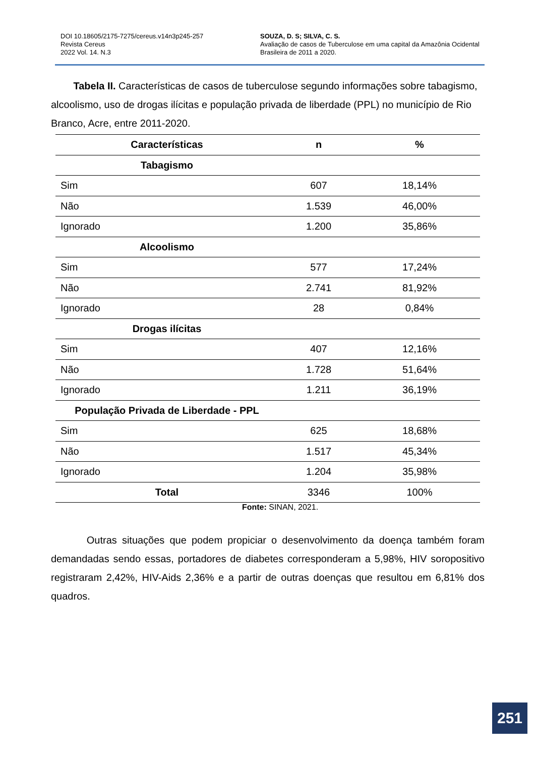DOI 10.18605/2175-7275/cereus.v14n3p245-257
Revista Cereus
2022 Vol. 14. N.3
SOUZA, D. S; SILVA, C. S.
Avaliação de casos de Tuberculose em uma capital da Amazônia Ocidental Brasileira de 2011 a 2020.
Tabela II. Características de casos de tuberculose segundo informações sobre tabagismo, alcoolismo, uso de drogas ilícitas e população privada de liberdade (PPL) no município de Rio Branco, Acre, entre 2011-2020.
| Características | n | % |
| --- | --- | --- |
| Tabagismo | | |
| Sim | 607 | 18,14% |
| Não | 1.539 | 46,00% |
| Ignorado | 1.200 | 35,86% |
| Alcoolismo | | |
| Sim | 577 | 17,24% |
| Não | 2.741 | 81,92% |
| Ignorado | 28 | 0,84% |
| Drogas ilícitas | | |
| Sim | 407 | 12,16% |
| Não | 1.728 | 51,64% |
| Ignorado | 1.211 | 36,19% |
| População Privada de Liberdade - PPL | | |
| Sim | 625 | 18,68% |
| Não | 1.517 | 45,34% |
| Ignorado | 1.204 | 35,98% |
| Total | 3346 | 100% |
Fonte: SINAN, 2021.
Outras situações que podem propiciar o desenvolvimento da doença também foram demandadas sendo essas, portadores de diabetes corresponderam a 5,98%, HIV soropositivo registraram 2,42%, HIV-Aids 2,36% e a partir de outras doenças que resultou em 6,81% dos quadros.
251